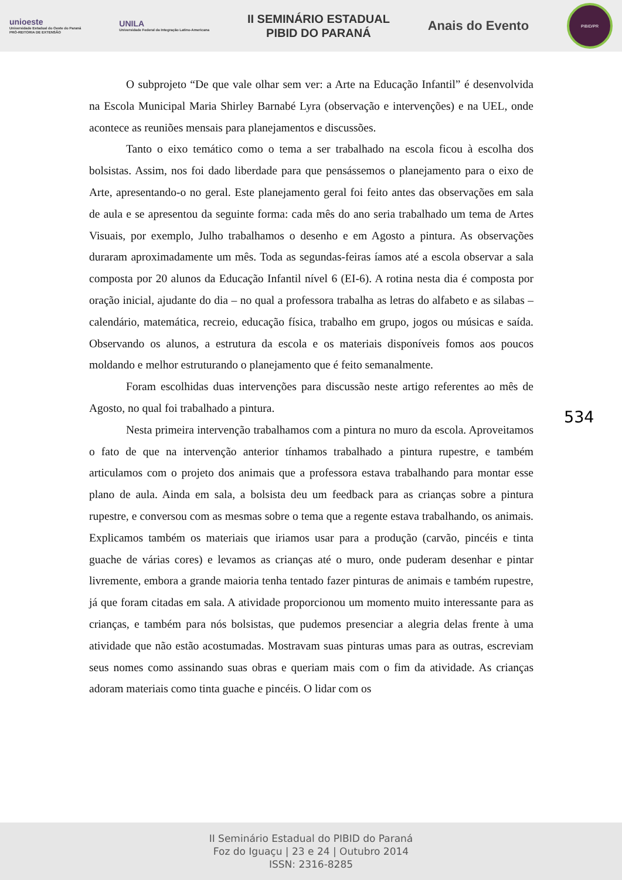unioeste
Universidade Estadual do Oeste do Paraná
PRÓ-REITORIA DE EXTENSÃO
UNILA
Universidade Federal da Integração Latino-Americana
II SEMINÁRIO ESTADUAL
PIBID DO PARANÁ
Anais do Evento
PIBID/PR
O subprojeto “De que vale olhar sem ver: a Arte na Educação Infantil” é desenvolvida na Escola Municipal Maria Shirley Barnabé Lyra (observação e intervenções) e na UEL, onde acontece as reuniões mensais para planejamentos e discussões.
Tanto o eixo temático como o tema a ser trabalhado na escola ficou à escolha dos bolsistas. Assim, nos foi dado liberdade para que pensássemos o planejamento para o eixo de Arte, apresentando-o no geral. Este planejamento geral foi feito antes das observações em sala de aula e se apresentou da seguinte forma: cada mês do ano seria trabalhado um tema de Artes Visuais, por exemplo, Julho trabalhamos o desenho e em Agosto a pintura. As observações duraram aproximadamente um mês. Toda as segundas-feiras íamos até a escola observar a sala composta por 20 alunos da Educação Infantil nível 6 (EI-6). A rotina nesta dia é composta por oração inicial, ajudante do dia – no qual a professora trabalha as letras do alfabeto e as silabas – calendário, matemática, recreio, educação física, trabalho em grupo, jogos ou músicas e saída. Observando os alunos, a estrutura da escola e os materiais disponíveis fomos aos poucos moldando e melhor estruturando o planejamento que é feito semanalmente.
Foram escolhidas duas intervenções para discussão neste artigo referentes ao mês de Agosto, no qual foi trabalhado a pintura.
Nesta primeira intervenção trabalhamos com a pintura no muro da escola. Aproveitamos o fato de que na intervenção anterior tínhamos trabalhado a pintura rupestre, e também articulamos com o projeto dos animais que a professora estava trabalhando para montar esse plano de aula. Ainda em sala, a bolsista deu um feedback para as crianças sobre a pintura rupestre, e conversou com as mesmas sobre o tema que a regente estava trabalhando, os animais. Explicamos também os materiais que iriamos usar para a produção (carvão, pincéis e tinta guache de várias cores) e levamos as crianças até o muro, onde puderam desenhar e pintar livremente, embora a grande maioria tenha tentado fazer pinturas de animais e também rupestre, já que foram citadas em sala. A atividade proporcionou um momento muito interessante para as crianças, e também para nós bolsistas, que pudemos presenciar a alegria delas frente à uma atividade que não estão acostumadas. Mostravam suas pinturas umas para as outras, escreviam seus nomes como assinando suas obras e queriam mais com o fim da atividade. As crianças adoram materiais como tinta guache e pincéis. O lidar com os
534
II Seminário Estadual do PIBID do Paraná
Foz do Iguaçu | 23 e 24 | Outubro 2014
ISSN: 2316-8285